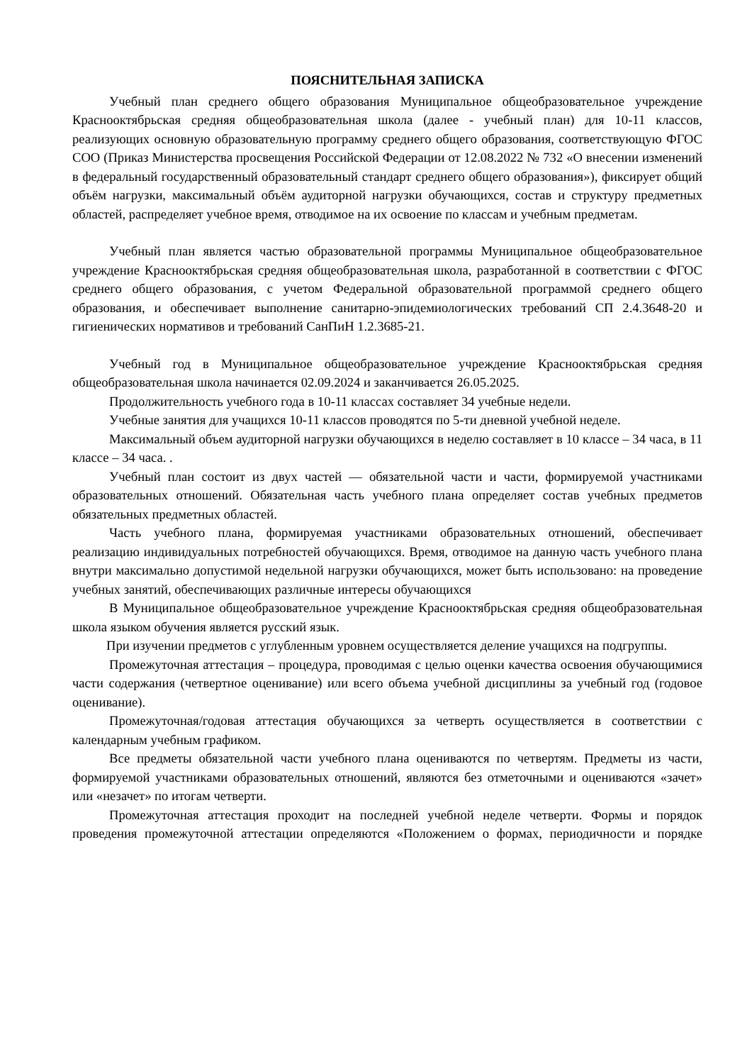ПОЯСНИТЕЛЬНАЯ ЗАПИСКА
Учебный план среднего общего образования Муниципальное общеобразовательное учреждение Краснооктябрьская средняя общеобразовательная школа (далее - учебный план) для 10-11 классов, реализующих основную образовательную программу среднего общего образования, соответствующую ФГОС СОО (Приказ Министерства просвещения Российской Федерации от 12.08.2022 № 732 «О внесении изменений в федеральный государственный образовательный стандарт среднего общего образования»), фиксирует общий объём нагрузки, максимальный объём аудиторной нагрузки обучающихся, состав и структуру предметных областей, распределяет учебное время, отводимое на их освоение по классам и учебным предметам.
Учебный план является частью образовательной программы Муниципальное общеобразовательное учреждение Краснооктябрьская средняя общеобразовательная школа, разработанной в соответствии с ФГОС среднего общего образования, с учетом Федеральной образовательной программой среднего общего образования, и обеспечивает выполнение санитарно-эпидемиологических требований СП 2.4.3648-20 и гигиенических нормативов и требований СанПиН 1.2.3685-21.
Учебный год в Муниципальное общеобразовательное учреждение Краснооктябрьская средняя общеобразовательная школа начинается 02.09.2024 и заканчивается 26.05.2025.
Продолжительность учебного года в 10-11 классах составляет 34 учебные недели.
Учебные занятия для учащихся 10-11 классов проводятся по 5-ти дневной учебной неделе.
Максимальный объем аудиторной нагрузки обучающихся в неделю составляет в 10 классе – 34 часа, в 11 классе – 34 часа. .
Учебный план состоит из двух частей — обязательной части и части, формируемой участниками образовательных отношений. Обязательная часть учебного плана определяет состав учебных предметов обязательных предметных областей.
Часть учебного плана, формируемая участниками образовательных отношений, обеспечивает реализацию индивидуальных потребностей обучающихся. Время, отводимое на данную часть учебного плана внутри максимально допустимой недельной нагрузки обучающихся, может быть использовано: на проведение учебных занятий, обеспечивающих различные интересы обучающихся
В Муниципальное общеобразовательное учреждение Краснооктябрьская средняя общеобразовательная школа языком обучения является русский язык.
При изучении предметов с углубленным уровнем осуществляется деление учащихся на подгруппы.
Промежуточная аттестация – процедура, проводимая с целью оценки качества освоения обучающимися части содержания (четвертное оценивание) или всего объема учебной дисциплины за учебный год (годовое оценивание).
Промежуточная/годовая аттестация обучающихся за четверть осуществляется в соответствии с календарным учебным графиком.
Все предметы обязательной части учебного плана оцениваются по четвертям. Предметы из части, формируемой участниками образовательных отношений, являются без отметочными и оцениваются «зачет» или «незачет» по итогам четверти.
Промежуточная аттестация проходит на последней учебной неделе четверти. Формы и порядок проведения промежуточной аттестации определяются «Положением о формах, периодичности и порядке